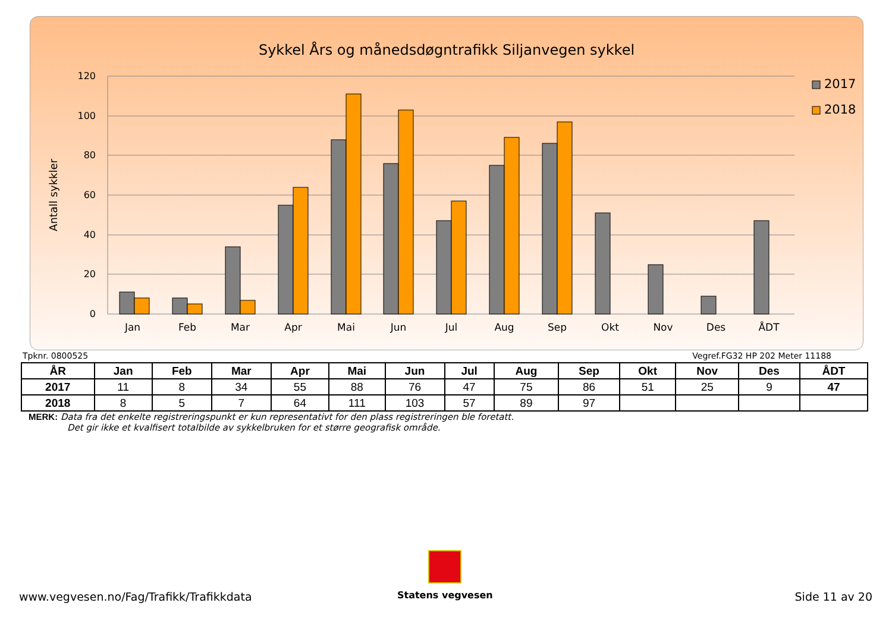Sykkel Års og månedsdøgntrafikk Siljanvegen sykkel
120
100
80
60
40
20
0
Antall sykkler
Jan
Feb
Mar
Apr
Mai
Jun
Jul
Aug
Sep
Okt
Nov
Des
ÅDT
2017
2018
Tpknr. 0800525 Vegref.FG32 HP 202 Meter 11188
| ÅR | Jan | Feb | Mar | Apr | Mai | Jun | Jul | Aug | Sep | Okt | Nov | Des | ÅDT |
| --- | --- | --- | --- | --- | --- | --- | --- | --- | --- | --- | --- | --- | --- |
| 2017 | 11 | 8 | 34 | 55 | 88 | 76 | 47 | 75 | 86 | 51 | 25 | 9 | 47 |
| 2018 | 8 | 5 | 7 | 64 | 111 | 103 | 57 | 89 | 97 | | | | |
MERK: Data fra det enkelte registreringspunkt er kun representativt for den plass registreringen ble foretatt.
Det gir ikke et kvalfisert totalbilde av sykkelbruken for et større geografisk område.
Statens vegvesen
www.vegvesen.no/Fag/Trafikk/Trafikkdata Side 11 av 20